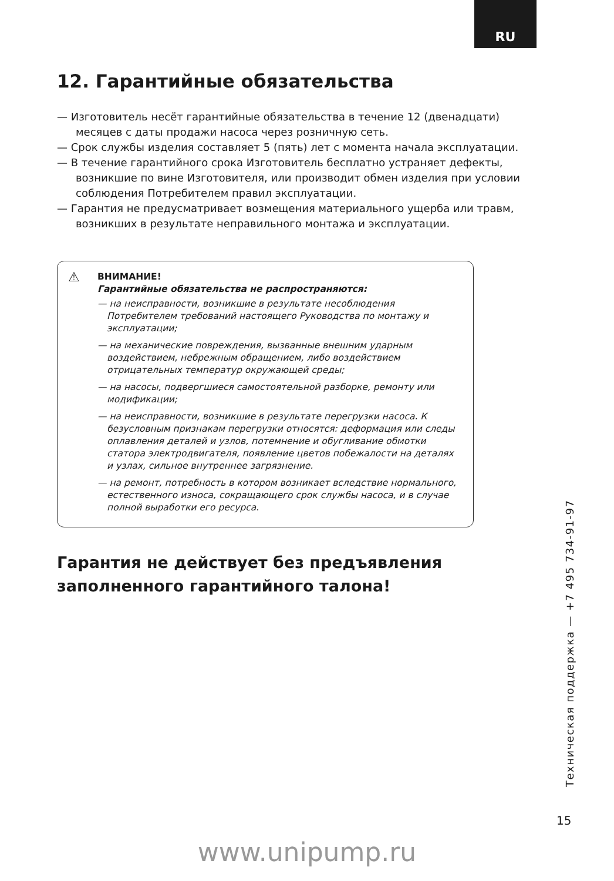RU
12. Гарантийные обязательства
— Изготовитель несёт гарантийные обязательства в течение 12 (двенадцати) месяцев с даты продажи насоса через розничную сеть.
— Срок службы изделия составляет 5 (пять) лет с момента начала эксплуатации.
— В течение гарантийного срока Изготовитель бесплатно устраняет дефекты, возникшие по вине Изготовителя, или производит обмен изделия при условии соблюдения Потребителем правил эксплуатации.
— Гарантия не предусматривает возмещения материального ущерба или травм, возникших в результате неправильного монтажа и эксплуатации.
⚠
ВНИМАНИЕ!
Гарантийные обязательства не распространяются:
— на неисправности, возникшие в результате несоблюдения Потребителем требований настоящего Руководства по монтажу и эксплуатации;
— на механические повреждения, вызванные внешним ударным воздействием, небрежным обращением, либо воздействием отрицательных температур окружающей среды;
— на насосы, подвергшиеся самостоятельной разборке, ремонту или модификации;
— на неисправности, возникшие в результате перегрузки насоса. К безусловным признакам перегрузки относятся: деформация или следы оплавления деталей и узлов, потемнение и обугливание обмотки статора электродвигателя, появление цветов побежалости на деталях и узлах, сильное внутреннее загрязнение.
— на ремонт, потребность в котором возникает вследствие нормального, естественного износа, сокращающего срок службы насоса, и в случае полной выработки его ресурса.
Гарантия не действует без предъявления заполненного гарантийного талона!
Техническая поддержка — +7 495 734-91-97
15
www.unipump.ru